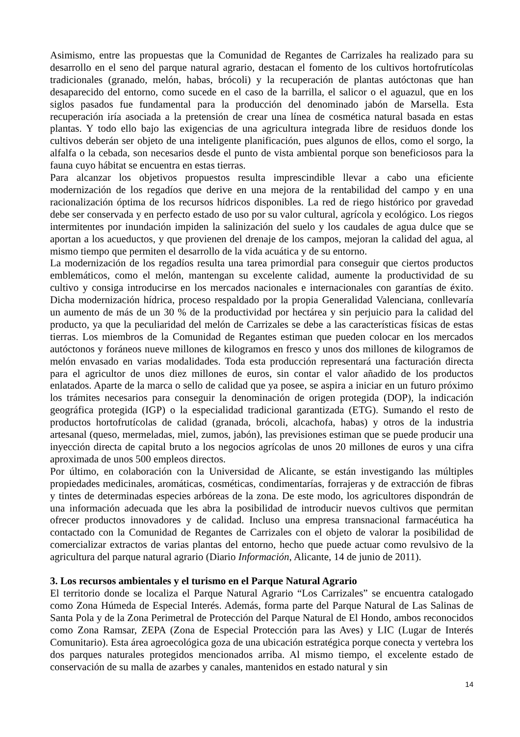Asimismo, entre las propuestas que la Comunidad de Regantes de Carrizales ha realizado para su desarrollo en el seno del parque natural agrario, destacan el fomento de los cultivos hortofrutícolas tradicionales (granado, melón, habas, brócoli) y la recuperación de plantas autóctonas que han desaparecido del entorno, como sucede en el caso de la barrilla, el salicor o el aguazul, que en los siglos pasados fue fundamental para la producción del denominado jabón de Marsella. Esta recuperación iría asociada a la pretensión de crear una línea de cosmética natural basada en estas plantas. Y todo ello bajo las exigencias de una agricultura integrada libre de residuos donde los cultivos deberán ser objeto de una inteligente planificación, pues algunos de ellos, como el sorgo, la alfalfa o la cebada, son necesarios desde el punto de vista ambiental porque son beneficiosos para la fauna cuyo hábitat se encuentra en estas tierras.
Para alcanzar los objetivos propuestos resulta imprescindible llevar a cabo una eficiente modernización de los regadíos que derive en una mejora de la rentabilidad del campo y en una racionalización óptima de los recursos hídricos disponibles. La red de riego histórico por gravedad debe ser conservada y en perfecto estado de uso por su valor cultural, agrícola y ecológico. Los riegos intermitentes por inundación impiden la salinización del suelo y los caudales de agua dulce que se aportan a los acueductos, y que provienen del drenaje de los campos, mejoran la calidad del agua, al mismo tiempo que permiten el desarrollo de la vida acuática y de su entorno.
La modernización de los regadíos resulta una tarea primordial para conseguir que ciertos productos emblemáticos, como el melón, mantengan su excelente calidad, aumente la productividad de su cultivo y consiga introducirse en los mercados nacionales e internacionales con garantías de éxito. Dicha modernización hídrica, proceso respaldado por la propia Generalidad Valenciana, conllevaría un aumento de más de un 30 % de la productividad por hectárea y sin perjuicio para la calidad del producto, ya que la peculiaridad del melón de Carrizales se debe a las características físicas de estas tierras. Los miembros de la Comunidad de Regantes estiman que pueden colocar en los mercados autóctonos y foráneos nueve millones de kilogramos en fresco y unos dos millones de kilogramos de melón envasado en varias modalidades. Toda esta producción representará una facturación directa para el agricultor de unos diez millones de euros, sin contar el valor añadido de los productos enlatados. Aparte de la marca o sello de calidad que ya posee, se aspira a iniciar en un futuro próximo los trámites necesarios para conseguir la denominación de origen protegida (DOP), la indicación geográfica protegida (IGP) o la especialidad tradicional garantizada (ETG). Sumando el resto de productos hortofrutícolas de calidad (granada, brócoli, alcachofa, habas) y otros de la industria artesanal (queso, mermeladas, miel, zumos, jabón), las previsiones estiman que se puede producir una inyección directa de capital bruto a los negocios agrícolas de unos 20 millones de euros y una cifra aproximada de unos 500 empleos directos.
Por último, en colaboración con la Universidad de Alicante, se están investigando las múltiples propiedades medicinales, aromáticas, cosméticas, condimentarías, forrajeras y de extracción de fibras y tintes de determinadas especies arbóreas de la zona. De este modo, los agricultores dispondrán de una información adecuada que les abra la posibilidad de introducir nuevos cultivos que permitan ofrecer productos innovadores y de calidad. Incluso una empresa transnacional farmacéutica ha contactado con la Comunidad de Regantes de Carrizales con el objeto de valorar la posibilidad de comercializar extractos de varias plantas del entorno, hecho que puede actuar como revulsivo de la agricultura del parque natural agrario (Diario Información, Alicante, 14 de junio de 2011).
3. Los recursos ambientales y el turismo en el Parque Natural Agrario
El territorio donde se localiza el Parque Natural Agrario “Los Carrizales” se encuentra catalogado como Zona Húmeda de Especial Interés. Además, forma parte del Parque Natural de Las Salinas de Santa Pola y de la Zona Perimetral de Protección del Parque Natural de El Hondo, ambos reconocidos como Zona Ramsar, ZEPA (Zona de Especial Protección para las Aves) y LIC (Lugar de Interés Comunitario). Esta área agroecológica goza de una ubicación estratégica porque conecta y vertebra los dos parques naturales protegidos mencionados arriba. Al mismo tiempo, el excelente estado de conservación de su malla de azarbes y canales, mantenidos en estado natural y sin
14